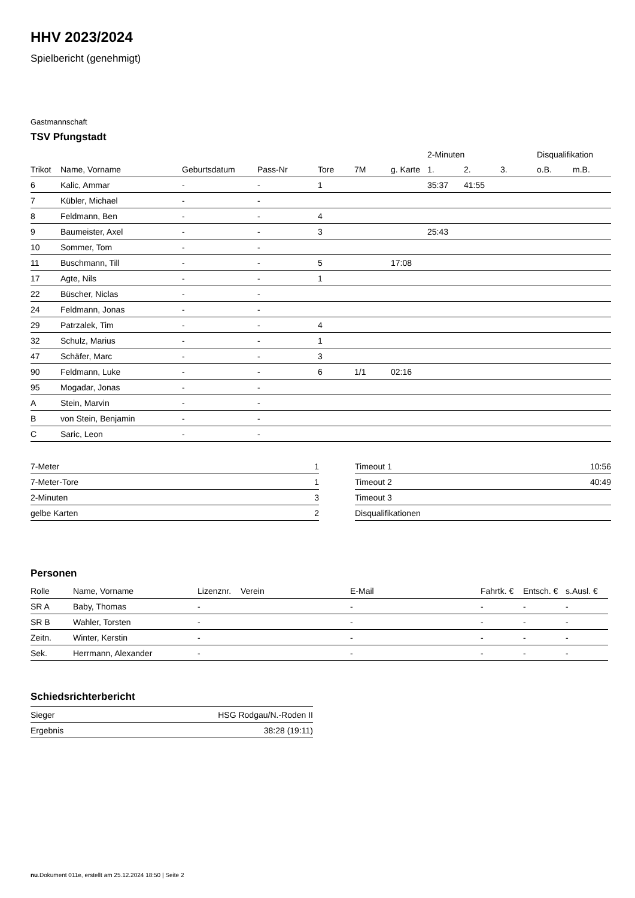HHV 2023/2024
Spielbericht (genehmigt)
Gastmannschaft
TSV Pfungstadt
| | | | | | | | 2-Minuten | | | Disqualifikation | |
| --- | --- | --- | --- | --- | --- | --- | --- | --- | --- | --- | --- |
| Trikot | Name, Vorname | Geburtsdatum | Pass-Nr | Tore | 7M | g. Karte | 1. | 2. | 3. | o.B. | m.B. |
| 6 | Kalic, Ammar | - | - | 1 | | | 35:37 | 41:55 | | | |
| 7 | Kübler, Michael | - | - | | | | | | | | |
| 8 | Feldmann, Ben | - | - | 4 | | | | | | | |
| 9 | Baumeister, Axel | - | - | 3 | | | 25:43 | | | | |
| 10 | Sommer, Tom | - | - | | | | | | | | |
| 11 | Buschmann, Till | - | - | 5 | | 17:08 | | | | | |
| 17 | Agte, Nils | - | - | 1 | | | | | | | |
| 22 | Büscher, Niclas | - | - | | | | | | | | |
| 24 | Feldmann, Jonas | - | - | | | | | | | | |
| 29 | Patrzalek, Tim | - | - | 4 | | | | | | | |
| 32 | Schulz, Marius | - | - | 1 | | | | | | | |
| 47 | Schäfer, Marc | - | - | 3 | | | | | | | |
| 90 | Feldmann, Luke | - | - | 6 | 1/1 | 02:16 | | | | | |
| 95 | Mogadar, Jonas | - | - | | | | | | | | |
| A | Stein, Marvin | - | - | | | | | | | | |
| B | von Stein, Benjamin | - | - | | | | | | | | |
| C | Saric, Leon | - | - | | | | | | | | |
| 7-Meter | 1 |
| 7-Meter-Tore | 1 |
| 2-Minuten | 3 |
| gelbe Karten | 2 |
| Timeout 1 | 10:56 |
| Timeout 2 | 40:49 |
| Timeout 3 | |
| Disqualifikationen | |
Personen
| Rolle | Name, Vorname | Lizenznr. | Verein | E-Mail | Fahrtk. € | Entsch. € | s.Ausl. € |
| --- | --- | --- | --- | --- | --- | --- | --- |
| SR A | Baby, Thomas | - | | - | - | - | - |
| SR B | Wahler, Torsten | - | | - | - | - | - |
| Zeitn. | Winter, Kerstin | - | | - | - | - | - |
| Sek. | Herrmann, Alexander | - | | - | - | - | - |
Schiedsrichterbericht
| Sieger | HSG Rodgau/N.-Roden II |
| Ergebnis | 38:28 (19:11) |
nu.Dokument 011e, erstellt am 25.12.2024 18:50 | Seite 2